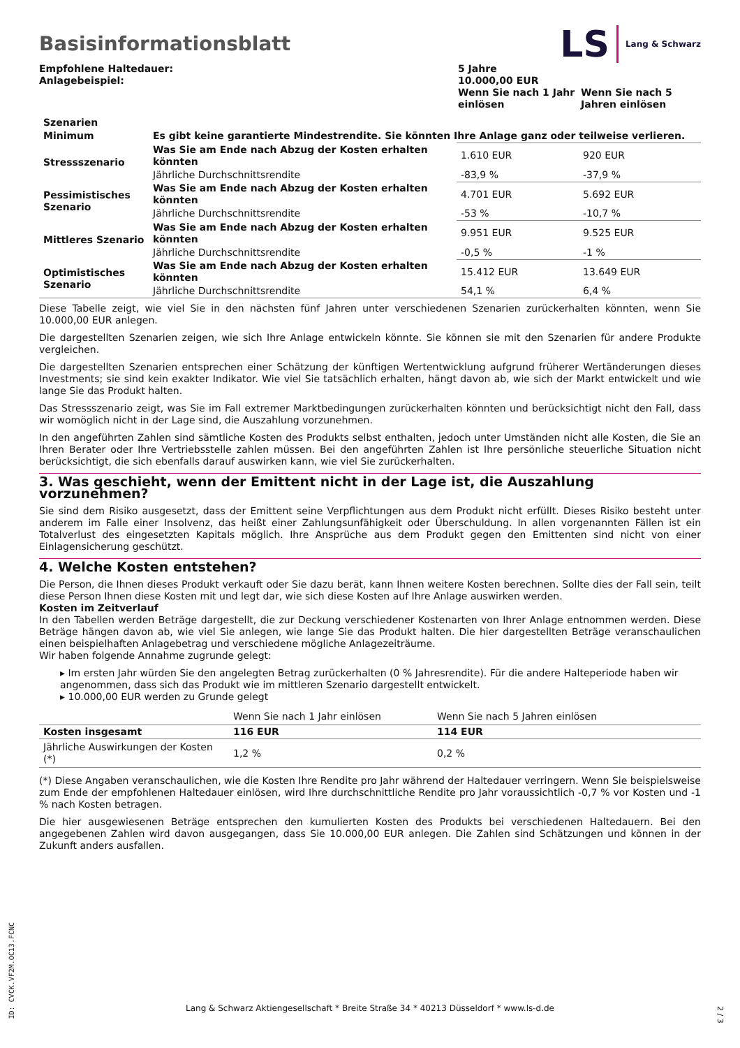Basisinformationsblatt
LS Lang & Schwarz
| Empfohlene Haltedauer: Anlagebeispiel: | 5 Jahre 10.000,00 EUR | |
| | Wenn Sie nach 1 Jahr einlösen | Wenn Sie nach 5 Jahren einlösen |
| Szenarien | | | |
| --- | --- | --- | --- |
| Minimum | Es gibt keine garantierte Mindestrendite. Sie könnten Ihre Anlage ganz oder teilweise verlieren. | | |
| Stressszenario | Was Sie am Ende nach Abzug der Kosten erhalten könnten | 1.610 EUR | 920 EUR |
| | Jährliche Durchschnittsrendite | -83,9 % | -37,9 % |
| Pessimistisches Szenario | Was Sie am Ende nach Abzug der Kosten erhalten könnten | 4.701 EUR | 5.692 EUR |
| | Jährliche Durchschnittsrendite | -53 % | -10,7 % |
| Mittleres Szenario | Was Sie am Ende nach Abzug der Kosten erhalten könnten | 9.951 EUR | 9.525 EUR |
| | Jährliche Durchschnittsrendite | -0,5 % | -1 % |
| Optimistisches Szenario | Was Sie am Ende nach Abzug der Kosten erhalten könnten | 15.412 EUR | 13.649 EUR |
| | Jährliche Durchschnittsrendite | 54,1 % | 6,4 % |
Diese Tabelle zeigt, wie viel Sie in den nächsten fünf Jahren unter verschiedenen Szenarien zurückerhalten könnten, wenn Sie 10.000,00 EUR anlegen.
Die dargestellten Szenarien zeigen, wie sich Ihre Anlage entwickeln könnte. Sie können sie mit den Szenarien für andere Produkte vergleichen.
Die dargestellten Szenarien entsprechen einer Schätzung der künftigen Wertentwicklung aufgrund früherer Wertänderungen dieses Investments; sie sind kein exakter Indikator. Wie viel Sie tatsächlich erhalten, hängt davon ab, wie sich der Markt entwickelt und wie lange Sie das Produkt halten.
Das Stressszenario zeigt, was Sie im Fall extremer Marktbedingungen zurückerhalten könnten und berücksichtigt nicht den Fall, dass wir womöglich nicht in der Lage sind, die Auszahlung vorzunehmen.
In den angeführten Zahlen sind sämtliche Kosten des Produkts selbst enthalten, jedoch unter Umständen nicht alle Kosten, die Sie an Ihren Berater oder Ihre Vertriebsstelle zahlen müssen. Bei den angeführten Zahlen ist Ihre persönliche steuerliche Situation nicht berücksichtigt, die sich ebenfalls darauf auswirken kann, wie viel Sie zurückerhalten.
3. Was geschieht, wenn der Emittent nicht in der Lage ist, die Auszahlung vorzunehmen?
Sie sind dem Risiko ausgesetzt, dass der Emittent seine Verpflichtungen aus dem Produkt nicht erfüllt. Dieses Risiko besteht unter anderem im Falle einer Insolvenz, das heißt einer Zahlungsunfähigkeit oder Überschuldung. In allen vorgenannten Fällen ist ein Totalverlust des eingesetzten Kapitals möglich. Ihre Ansprüche aus dem Produkt gegen den Emittenten sind nicht von einer Einlagensicherung geschützt.
4. Welche Kosten entstehen?
Die Person, die Ihnen dieses Produkt verkauft oder Sie dazu berät, kann Ihnen weitere Kosten berechnen. Sollte dies der Fall sein, teilt diese Person Ihnen diese Kosten mit und legt dar, wie sich diese Kosten auf Ihre Anlage auswirken werden.
Kosten im Zeitverlauf
In den Tabellen werden Beträge dargestellt, die zur Deckung verschiedener Kostenarten von Ihrer Anlage entnommen werden. Diese Beträge hängen davon ab, wie viel Sie anlegen, wie lange Sie das Produkt halten. Die hier dargestellten Beträge veranschaulichen einen beispielhaften Anlagebetrag und verschiedene mögliche Anlagezeiträume.
Wir haben folgende Annahme zugrunde gelegt:
▸ Im ersten Jahr würden Sie den angelegten Betrag zurückerhalten (0 % Jahresrendite). Für die andere Halteperiode haben wir angenommen, dass sich das Produkt wie im mittleren Szenario dargestellt entwickelt.
▸ 10.000,00 EUR werden zu Grunde gelegt
| | Wenn Sie nach 1 Jahr einlösen | Wenn Sie nach 5 Jahren einlösen |
| Kosten insgesamt | 116 EUR | 114 EUR |
| Jährliche Auswirkungen der Kosten (*) | 1,2 % | 0,2 % |
(*) Diese Angaben veranschaulichen, wie die Kosten Ihre Rendite pro Jahr während der Haltedauer verringern. Wenn Sie beispielsweise zum Ende der empfohlenen Haltedauer einlösen, wird Ihre durchschnittliche Rendite pro Jahr voraussichtlich -0,7 % vor Kosten und -1 % nach Kosten betragen.
Die hier ausgewiesenen Beträge entsprechen den kumulierten Kosten des Produkts bei verschiedenen Haltedauern. Bei den angegebenen Zahlen wird davon ausgegangen, dass Sie 10.000,00 EUR anlegen. Die Zahlen sind Schätzungen und können in der Zukunft anders ausfallen.
ID: CVCK.VF2M.OC13.FCNC
Lang & Schwarz Aktiengesellschaft * Breite Straße 34 * 40213 Düsseldorf * www.ls-d.de
2 / 3